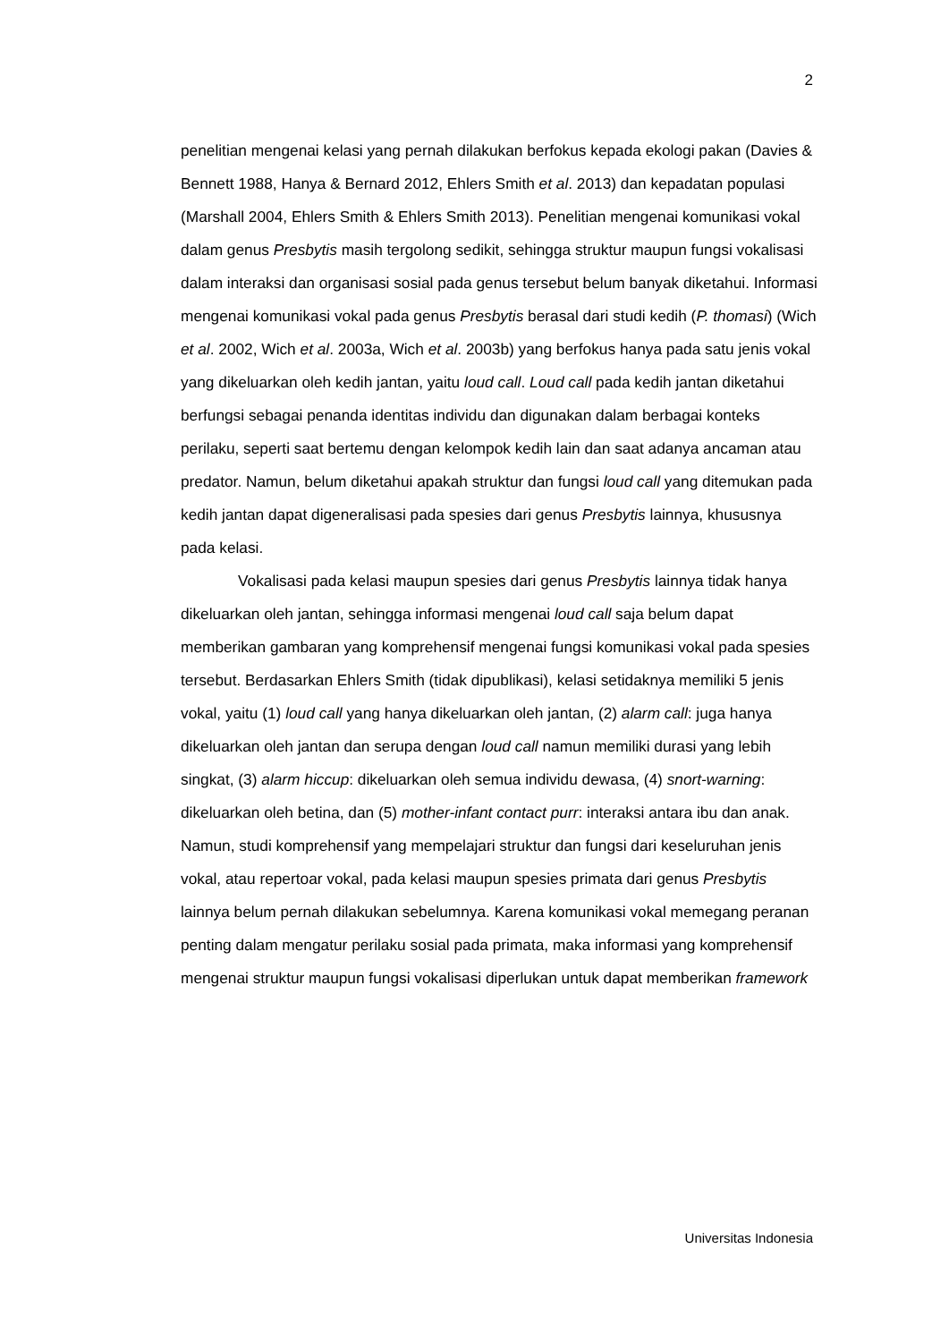2
penelitian mengenai kelasi yang pernah dilakukan berfokus kepada ekologi pakan (Davies & Bennett 1988, Hanya & Bernard 2012, Ehlers Smith et al. 2013) dan kepadatan populasi (Marshall 2004, Ehlers Smith & Ehlers Smith 2013). Penelitian mengenai komunikasi vokal dalam genus Presbytis masih tergolong sedikit, sehingga struktur maupun fungsi vokalisasi dalam interaksi dan organisasi sosial pada genus tersebut belum banyak diketahui. Informasi mengenai komunikasi vokal pada genus Presbytis berasal dari studi kedih (P. thomasi) (Wich et al. 2002, Wich et al. 2003a, Wich et al. 2003b) yang berfokus hanya pada satu jenis vokal yang dikeluarkan oleh kedih jantan, yaitu loud call. Loud call pada kedih jantan diketahui berfungsi sebagai penanda identitas individu dan digunakan dalam berbagai konteks perilaku, seperti saat bertemu dengan kelompok kedih lain dan saat adanya ancaman atau predator. Namun, belum diketahui apakah struktur dan fungsi loud call yang ditemukan pada kedih jantan dapat digeneralisasi pada spesies dari genus Presbytis lainnya, khususnya pada kelasi.
Vokalisasi pada kelasi maupun spesies dari genus Presbytis lainnya tidak hanya dikeluarkan oleh jantan, sehingga informasi mengenai loud call saja belum dapat memberikan gambaran yang komprehensif mengenai fungsi komunikasi vokal pada spesies tersebut. Berdasarkan Ehlers Smith (tidak dipublikasi), kelasi setidaknya memiliki 5 jenis vokal, yaitu (1) loud call yang hanya dikeluarkan oleh jantan, (2) alarm call: juga hanya dikeluarkan oleh jantan dan serupa dengan loud call namun memiliki durasi yang lebih singkat, (3) alarm hiccup: dikeluarkan oleh semua individu dewasa, (4) snort-warning: dikeluarkan oleh betina, dan (5) mother-infant contact purr: interaksi antara ibu dan anak. Namun, studi komprehensif yang mempelajari struktur dan fungsi dari keseluruhan jenis vokal, atau repertoar vokal, pada kelasi maupun spesies primata dari genus Presbytis lainnya belum pernah dilakukan sebelumnya. Karena komunikasi vokal memegang peranan penting dalam mengatur perilaku sosial pada primata, maka informasi yang komprehensif mengenai struktur maupun fungsi vokalisasi diperlukan untuk dapat memberikan framework
Universitas Indonesia